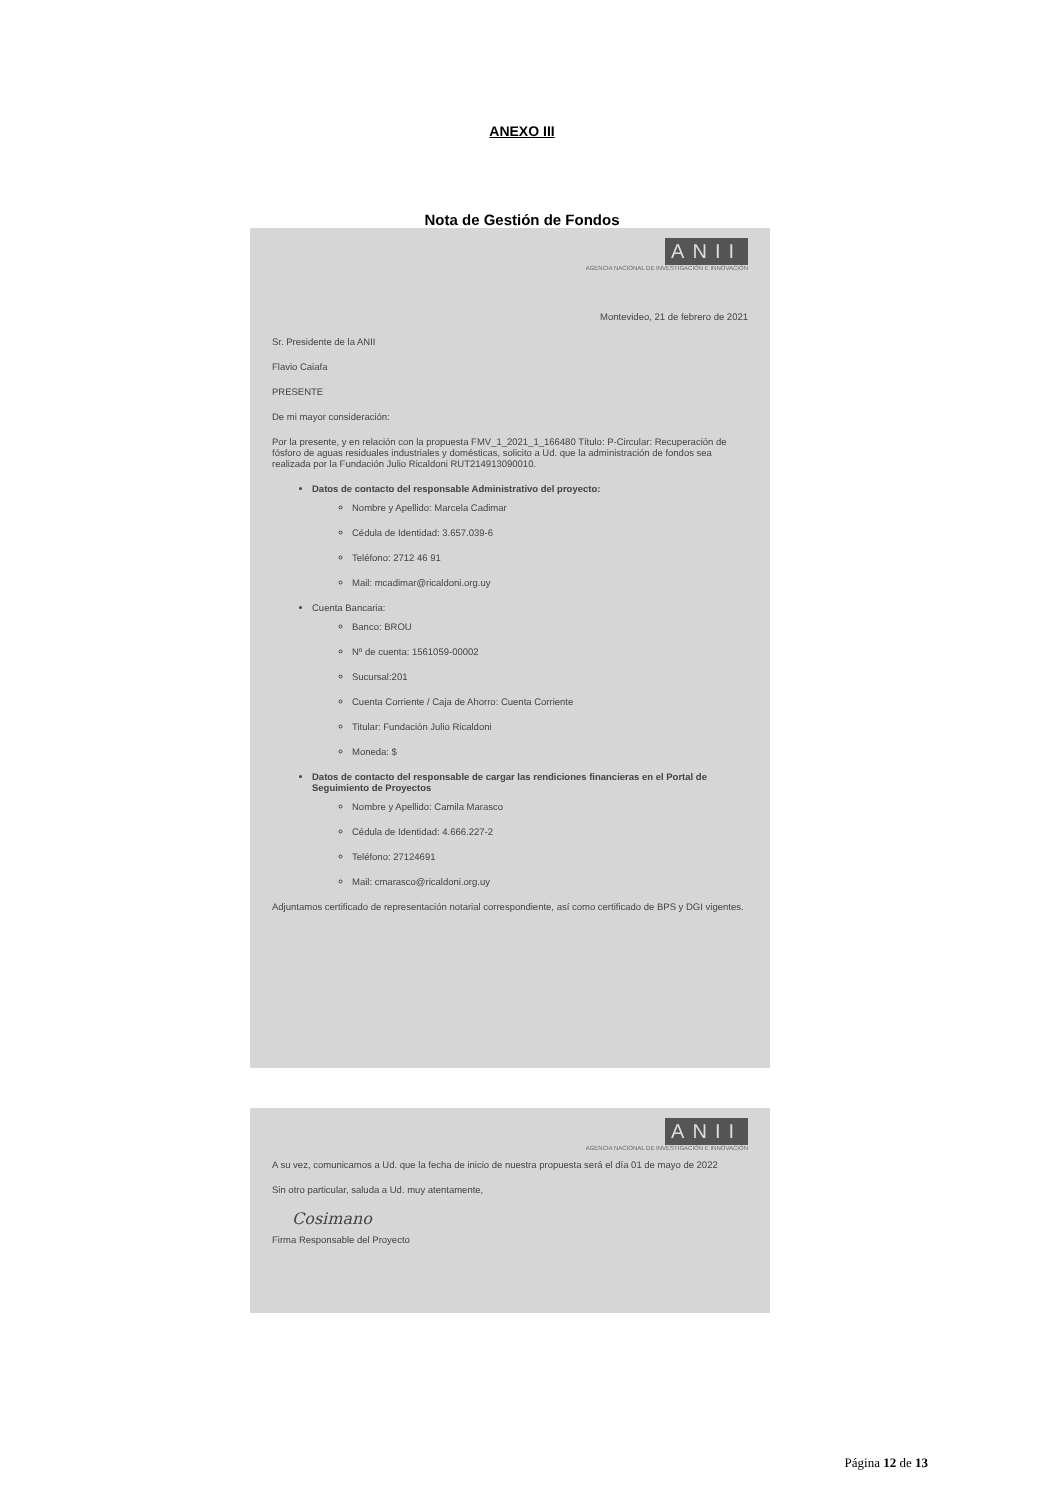ANEXO III
Nota de Gestión de Fondos
ANII
AGENCIA NACIONAL DE INVESTIGACIÓN E INNOVACIÓN
Montevideo, 21 de febrero de 2021
Sr. Presidente de la ANII
Flavio Caiafa
PRESENTE
De mi mayor consideración:
Por la presente, y en relación con la propuesta FMV_1_2021_1_166480 Título: P-Circular: Recuperación de fósforo de aguas residuales industriales y domésticas, solicito a Ud. que la administración de fondos sea realizada por la Fundación Julio Ricaldoni RUT214913090010.
Datos de contacto del responsable Administrativo del proyecto:
Nombre y Apellido: Marcela Cadimar
Cédula de Identidad: 3.657.039-6
Teléfono: 2712 46 91
Mail: mcadimar@ricaldoni.org.uy
Cuenta Bancaria:
Banco: BROU
Nº de cuenta: 1561059-00002
Sucursal:201
Cuenta Corriente / Caja de Ahorro: Cuenta Corriente
Titular: Fundación Julio Ricaldoni
Moneda: $
Datos de contacto del responsable de cargar las rendiciones financieras en el Portal de Seguimiento de Proyectos
Nombre y Apellido: Camila Marasco
Cédula de Identidad: 4.666.227-2
Teléfono: 27124691
Mail: cmarasco@ricaldoni.org.uy
Adjuntamos certificado de representación notarial correspondiente, así como certificado de BPS y DGI vigentes.
ANII
AGENCIA NACIONAL DE INVESTIGACIÓN E INNOVACIÓN
A su vez, comunicamos a Ud. que la fecha de inicio de nuestra propuesta será el día 01 de mayo de 2022
Sin otro particular, saluda a Ud. muy atentamente,
Cosimano
Firma Responsable del Proyecto
Página 12 de 13